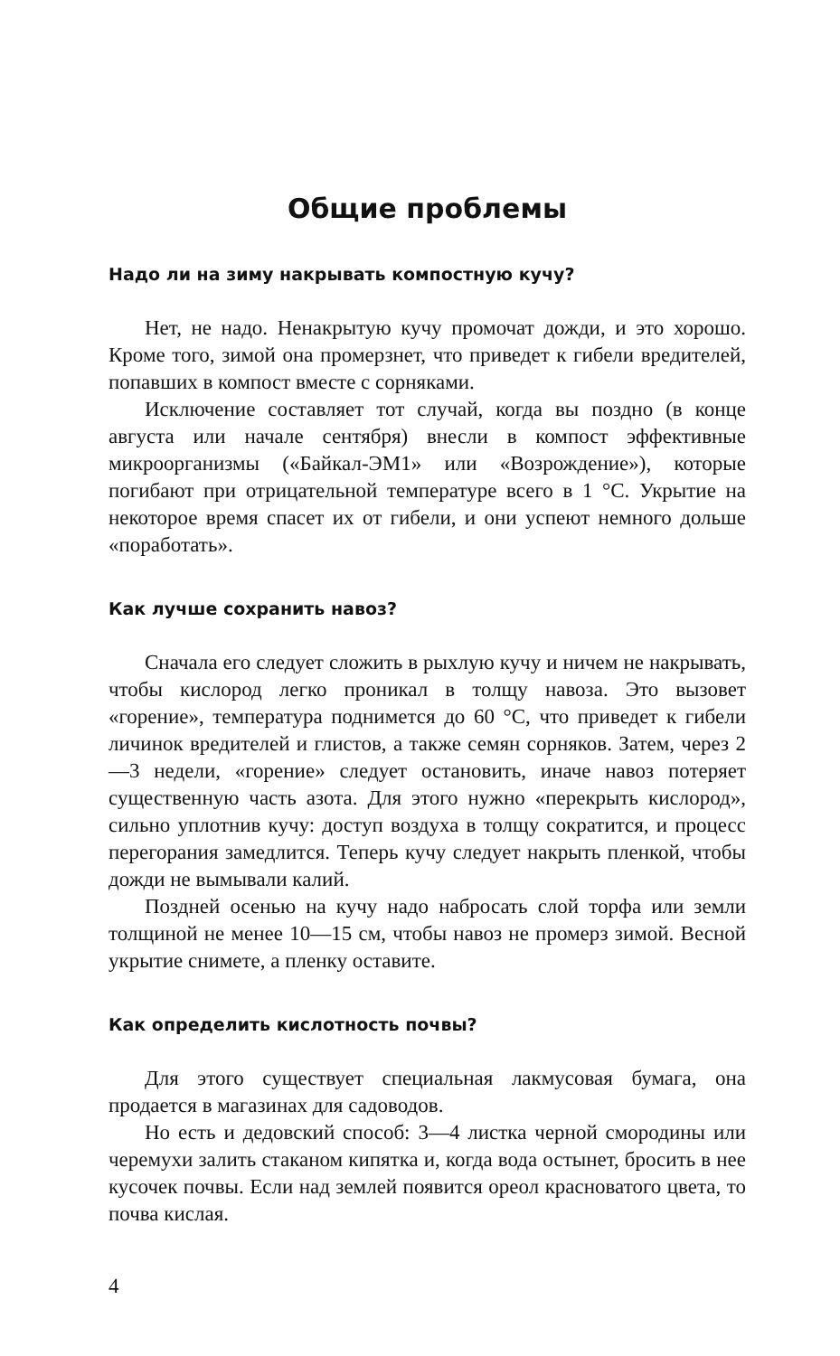Общие проблемы
Надо ли на зиму накрывать компостную кучу?
Нет, не надо. Ненакрытую кучу промочат дожди, и это хорошо. Кроме того, зимой она промерзнет, что приведет к гибели вредителей, попавших в компост вместе с сорняками.
Исключение составляет тот случай, когда вы поздно (в конце августа или начале сентября) внесли в компост эффективные микроорганизмы («Байкал-ЭМ1» или «Возрождение»), которые погибают при отрицательной температуре всего в 1 °С. Укрытие на некоторое время спасет их от гибели, и они успеют немного дольше «поработать».
Как лучше сохранить навоз?
Сначала его следует сложить в рыхлую кучу и ничем не накрывать, чтобы кислород легко проникал в толщу навоза. Это вызовет «горение», температура поднимется до 60 °С, что приведет к гибели личинок вредителей и глистов, а также семян сорняков. Затем, через 2—3 недели, «горение» следует остановить, иначе навоз потеряет существенную часть азота. Для этого нужно «перекрыть кислород», сильно уплотнив кучу: доступ воздуха в толщу сократится, и процесс перегорания замедлится. Теперь кучу следует накрыть пленкой, чтобы дожди не вымывали калий.
Поздней осенью на кучу надо набросать слой торфа или земли толщиной не менее 10—15 см, чтобы навоз не промерз зимой. Весной укрытие снимете, а пленку оставите.
Как определить кислотность почвы?
Для этого существует специальная лакмусовая бумага, она продается в магазинах для садоводов.
Но есть и дедовский способ: 3—4 листка черной смородины или черемухи залить стаканом кипятка и, когда вода остынет, бросить в нее кусочек почвы. Если над землей появится ореол красноватого цвета, то почва кислая.
4